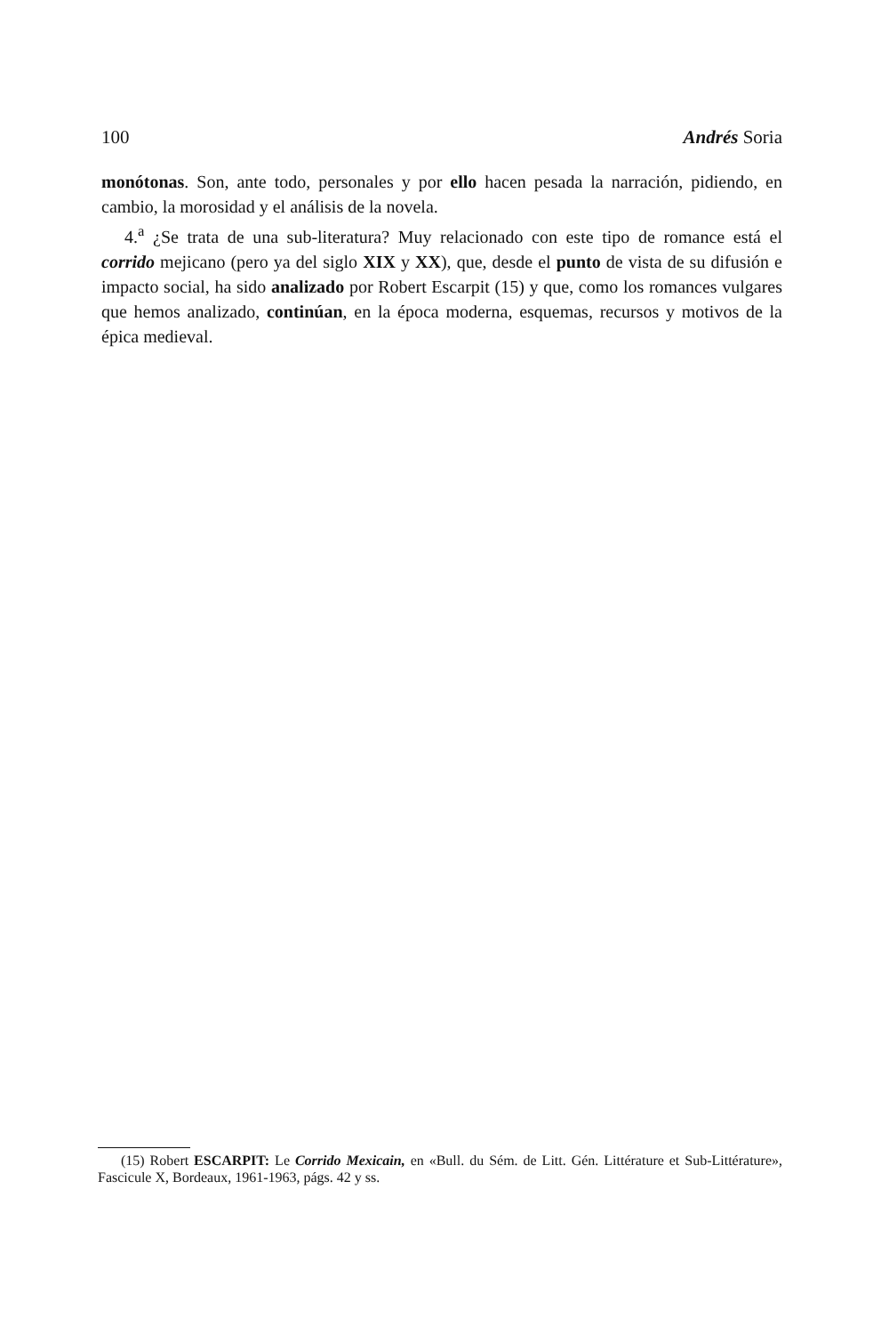100 Andrés Soria
monótonas. Son, ante todo, personales y por ello hacen pesada la narración, pidiendo, en cambio, la morosidad y el análisis de la novela.
4.<sup>a</sup> ¿Se trata de una sub-literatura? Muy relacionado con este tipo de romance está el corrido mejicano (pero ya del siglo XIX y XX), que, desde el punto de vista de su difusión e impacto social, ha sido analizado por Robert Escarpit (15) y que, como los romances vulgares que hemos analizado, continúan, en la época moderna, esquemas, recursos y motivos de la épica medieval.
(15) Robert ESCARPIT: Le Corrido Mexicain, en «Bull. du Sém. de Litt. Gén. Littérature et Sub-Littérature», Fascicule X, Bordeaux, 1961-1963, págs. 42 y ss.